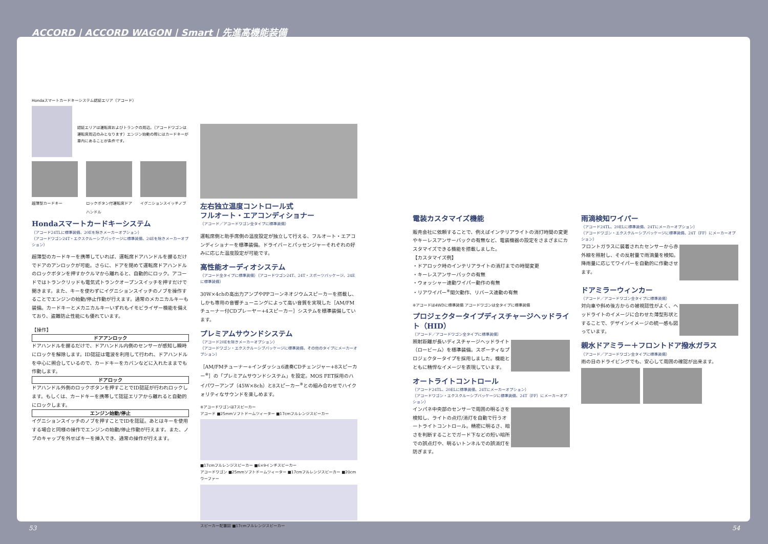ACCORD | ACCORD WAGON | Smart | 先進高機能装備
Hondaスマートカードキーシステム認証エリア（アコード）
認証エリアは運転席およびトランクの周辺。（アコードワゴンは運転席周辺のみとなります）エンジン始動の際にはカードキーが車内にあることが条件です。
超薄型カードキー ロックボタン付運転席ドアハンドル
イグニションスイッチノブ
Hondaスマートカードキーシステム
（アコード24TLに標準装備、20Eを除きメーカーオプション）
（アコードワゴン24T・エクスクルーシブパッケージに標準装備、24Eを除きメーカーオプション）
超薄型のカードキーを携帯していれば、運転席ドアハンドルを握るだけでドアのアンロックが可能。さらに、ドアを閉めて運転席ドアハンドルのロックボタンを押すかクルマから離れると、自動的にロック。アコードではトランクリッドも電気式トランクオープンスイッチを押すだけで開きます。また、キーを使わずにイグニションスイッチのノブを操作することでエンジンの始動/停止作動が行えます。通常のメカニカルキーも装備。カードキーとメカニカルキーいずれもイモビライザー機能を備えており、盗難防止性能にも優れています。
【操作】
ドアアンロック
ドアハンドルを握るだけで、ドアハンドル内側のセンサーが感知し瞬時にロックを解除します。ID認証は電波を利用して行われ、ドアハンドルを中心に照合しているので、カードキーをカバンなどに入れたままでも作動します。
ドアロック
ドアハンドル外側のロックボタンを押すことでID認証が行われロックします。もしくは、カードキーを携帯して認証エリアから離れると自動的にロックします。
エンジン始動/停止
イグニションスイッチのノブを押すことでIDを認証。あとはキーを使用する場合と同様の操作でエンジンの始動/停止作動が行えます。また、ノブのキャップを外せばキーを挿入でき、通常の操作が行えます。
左右独立温度コントロール式
フルオート・エアコンディショナー
（アコード／アコードワゴン全タイプに標準装備）
運転席側と助手席側の温度設定が独立して行える、フルオート・エアコンディショナーを標準装備。ドライバーとパッセンジャーそれぞれの好みに応じた温度設定が可能です。
高性能オーディオシステム
（アコード全タイプに標準装備）（アコードワゴン24T、24T・スポーツパッケージ、24Eに標準装備）
30W×4chの高出力アンプやPPコーンネオジウムスピーカーを搭載し、しかも専用の音響チューニングによって高い音質を実現した［AM/FMチューナー付CDプレーヤー+4スピーカー］システムを標準装備しています。
プレミアムサウンドシステム
（アコード20Eを除きメーカーオプション）
（アコードワゴン・エクスクルーシブパッケージに標準装備、その他のタイプにメーカーオプション）
［AM/FMチューナー+インダッシュ6連奏CDチェンジャー+8スピーカー<sup>※</sup>］の「プレミアムサウンドシステム」を設定。MOS FET採用のハイパワーアンプ（45W×8ch）と8スピーカー<sup>※</sup>との組み合わせでハイクォリティなサウンドを楽しめます。
※アコードワゴンは7スピーカー
アコード ■25mmソフトドームツィーター ■17cmフルレンジスピーカー
■17cmフルレンジスピーカー ■6×9インチスピーカー
アコードワゴン ■25mmソフトドームツィーター ■17cmフルレンジスピーカー ■20cmウーファー
スピーカー配置図 ■17cmフルレンジスピーカー
電装カスタマイズ機能
販売会社に依頼することで、例えばインテリアライトの消灯時間の変更やキーレスアンサーバックの有無など、電装機器の設定をさまざまにカスタマイズできる機能を搭載しました。
【カスタマイズ例】
・ドアロック時のインテリアライトの消灯までの時間変更
・キーレスアンサーバックの有無
・ウォッシャー連動ワイパー動作の有無
・リアワイパー<sup>※</sup>間欠動作、リバース連動の有無
※アコードは4WDに標準装備 アコードワゴンは全タイプに標準装備
プロジェクタータイプディスチャージヘッドライト（HID）
（アコード／アコードワゴン全タイプに標準装備）
照射距離が長いディスチャージヘッドライト（ロービーム）を標準装備。スポーティなプロジェクタータイプを採用しました。機能とともに精悍なイメージを表現しています。
オートライトコントロール
（アコード24TL、20ELに標準装備、24Tにメーカーオプション）
（アコードワゴン・エクスクルーシブパッケージに標準装備、24T（FF）にメーカーオプション）
インパネ中央部のセンサーで周囲の明るさを検知し、ライトの点灯/消灯を自動で行うオートライトコントロール。精密に明るさ、暗さを判断することでガード下などの短い暗所での誤点灯や、明るいトンネルでの誤消灯を防ぎます。
雨滴検知ワイパー
（アコード24TL、20ELに標準装備、24Tにメーカーオプション）
（アコードワゴン・エクスクルーシブパッケージに標準装備、24T（FF）にメーカーオプション）
フロントガラスに装着されたセンサーから赤外線を照射し、その反射量で雨滴量を検知。降雨量に応じてワイパーを自動的に作動させます。
ドアミラーウィンカー
（アコード／アコードワゴン全タイプに標準装備）
対向車や斜め後方からの被視認性がよく、ヘッドライトのイメージに合わせた薄型形状とすることで、デザインイメージの統一感も図っています。
親水ドアミラー＋フロントドア撥水ガラス
（アコード／アコードワゴン全タイプに標準装備）
雨の日のドライビングでも、安心して周囲の確認が出来ます。
53 54